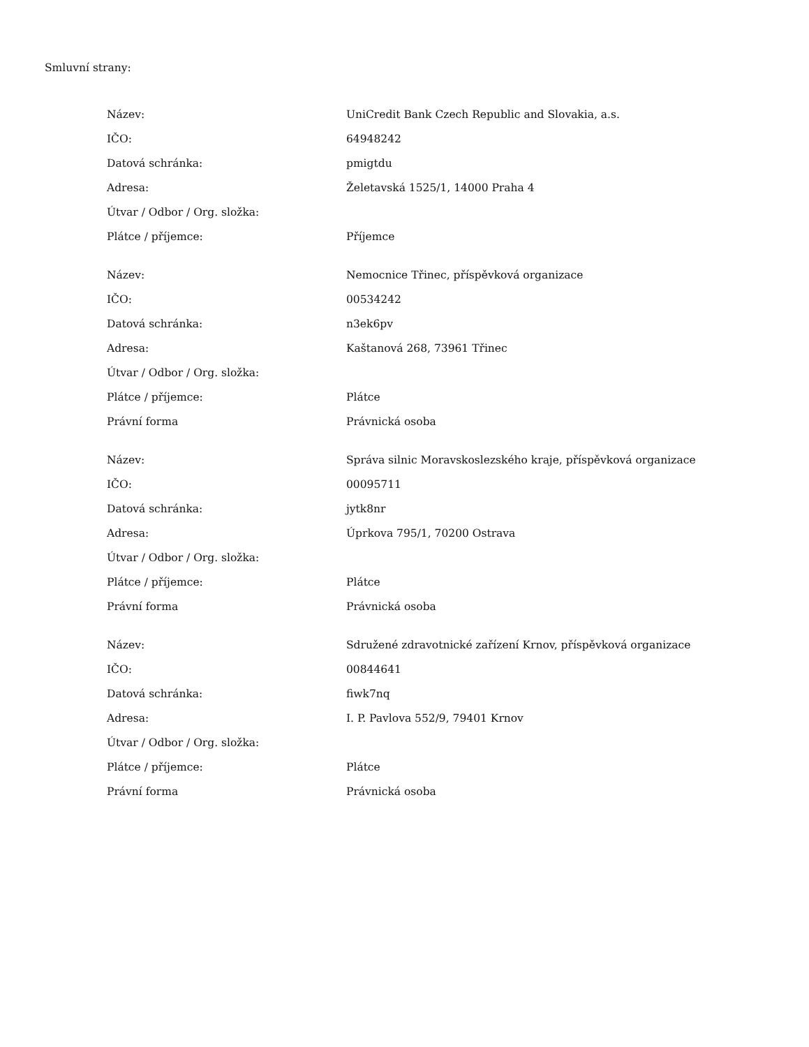Smluvní strany:
| Název: | UniCredit Bank Czech Republic and Slovakia, a.s. |
| IČO: | 64948242 |
| Datová schránka: | pmigtdu |
| Adresa: | Želetavská 1525/1, 14000 Praha 4 |
| Útvar / Odbor / Org. složka: | |
| Plátce / příjemce: | Příjemce |
| Název: | Nemocnice Třinec, příspěvková organizace |
| IČO: | 00534242 |
| Datová schránka: | n3ek6pv |
| Adresa: | Kaštanová 268, 73961 Třinec |
| Útvar / Odbor / Org. složka: | |
| Plátce / příjemce: | Plátce |
| Právní forma | Právnická osoba |
| Název: | Správa silnic Moravskoslezského kraje, příspěvková organizace |
| IČO: | 00095711 |
| Datová schránka: | jytk8nr |
| Adresa: | Úprkova 795/1, 70200 Ostrava |
| Útvar / Odbor / Org. složka: | |
| Plátce / příjemce: | Plátce |
| Právní forma | Právnická osoba |
| Název: | Sdružené zdravotnické zařízení Krnov, příspěvková organizace |
| IČO: | 00844641 |
| Datová schránka: | fiwk7nq |
| Adresa: | I. P. Pavlova 552/9, 79401 Krnov |
| Útvar / Odbor / Org. složka: | |
| Plátce / příjemce: | Plátce |
| Právní forma | Právnická osoba |